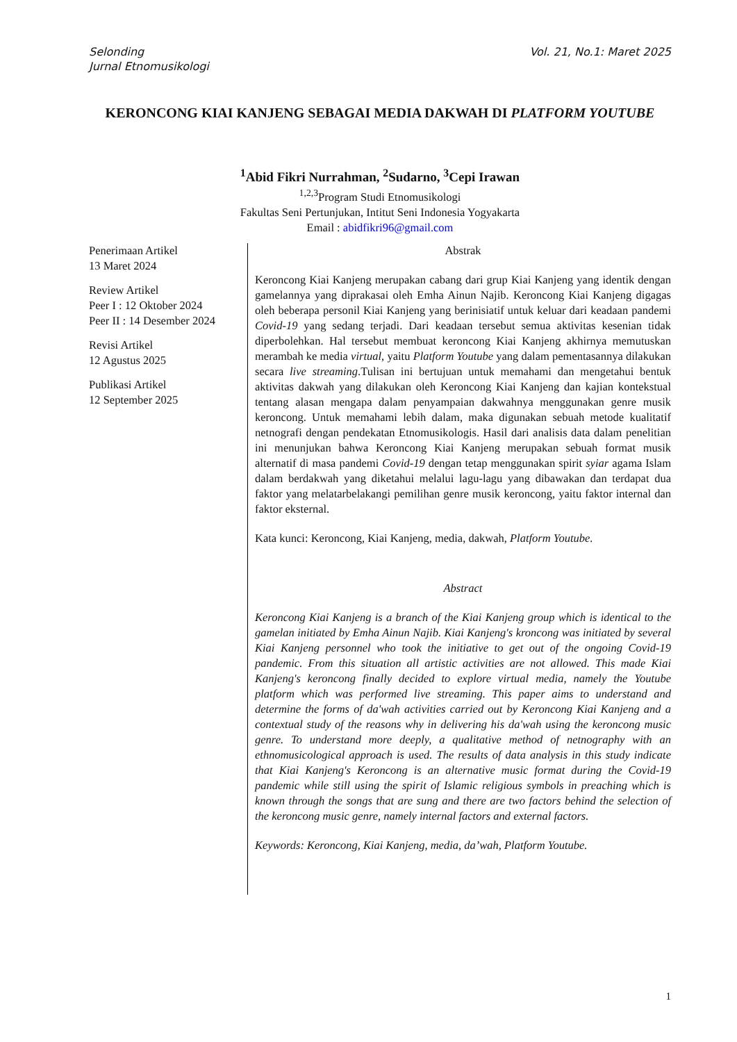Selonding
Jurnal Etnomusikologi
Vol. 21, No.1: Maret 2025
KERONCONG KIAI KANJENG SEBAGAI MEDIA DAKWAH DI PLATFORM YOUTUBE
<sup>1</sup> Abid Fikri Nurrahman, <sup>2</sup>Sudarno, <sup>3</sup>Cepi Irawan
<sup>1,2,3</sup>Program Studi Etnomusikologi
Fakultas Seni Pertunjukan, Intitut Seni Indonesia Yogyakarta
Email : abidfikri96@gmail.com
Penerimaan Artikel
13 Maret 2024
Review Artikel
Peer I : 12 Oktober 2024
Peer II : 14 Desember 2024
Revisi Artikel
12 Agustus 2025
Publikasi Artikel
12 September 2025
Abstrak
Keroncong Kiai Kanjeng merupakan cabang dari grup Kiai Kanjeng yang identik dengan gamelannya yang diprakasai oleh Emha Ainun Najib. Keroncong Kiai Kanjeng digagas oleh beberapa personil Kiai Kanjeng yang berinisiatif untuk keluar dari keadaan pandemi Covid-19 yang sedang terjadi. Dari keadaan tersebut semua aktivitas kesenian tidak diperbolehkan. Hal tersebut membuat keroncong Kiai Kanjeng akhirnya memutuskan merambah ke media virtual, yaitu Platform Youtube yang dalam pementasannya dilakukan secara live streaming.Tulisan ini bertujuan untuk memahami dan mengetahui bentuk aktivitas dakwah yang dilakukan oleh Keroncong Kiai Kanjeng dan kajian kontekstual tentang alasan mengapa dalam penyampaian dakwahnya menggunakan genre musik keroncong. Untuk memahami lebih dalam, maka digunakan sebuah metode kualitatif netnografi dengan pendekatan Etnomusikologis. Hasil dari analisis data dalam penelitian ini menunjukan bahwa Keroncong Kiai Kanjeng merupakan sebuah format musik alternatif di masa pandemi Covid-19 dengan tetap menggunakan spirit syiar agama Islam dalam berdakwah yang diketahui melalui lagu-lagu yang dibawakan dan terdapat dua faktor yang melatarbelakangi pemilihan genre musik keroncong, yaitu faktor internal dan faktor eksternal.
Kata kunci: Keroncong, Kiai Kanjeng, media, dakwah, Platform Youtube.
Abstract
Keroncong Kiai Kanjeng is a branch of the Kiai Kanjeng group which is identical to the gamelan initiated by Emha Ainun Najib. Kiai Kanjeng's kroncong was initiated by several Kiai Kanjeng personnel who took the initiative to get out of the ongoing Covid-19 pandemic. From this situation all artistic activities are not allowed. This made Kiai Kanjeng's keroncong finally decided to explore virtual media, namely the Youtube platform which was performed live streaming. This paper aims to understand and determine the forms of da'wah activities carried out by Keroncong Kiai Kanjeng and a contextual study of the reasons why in delivering his da'wah using the keroncong music genre. To understand more deeply, a qualitative method of netnography with an ethnomusicological approach is used. The results of data analysis in this study indicate that Kiai Kanjeng's Keroncong is an alternative music format during the Covid-19 pandemic while still using the spirit of Islamic religious symbols in preaching which is known through the songs that are sung and there are two factors behind the selection of the keroncong music genre, namely internal factors and external factors.
Keywords: Keroncong, Kiai Kanjeng, media, da’wah, Platform Youtube.
1